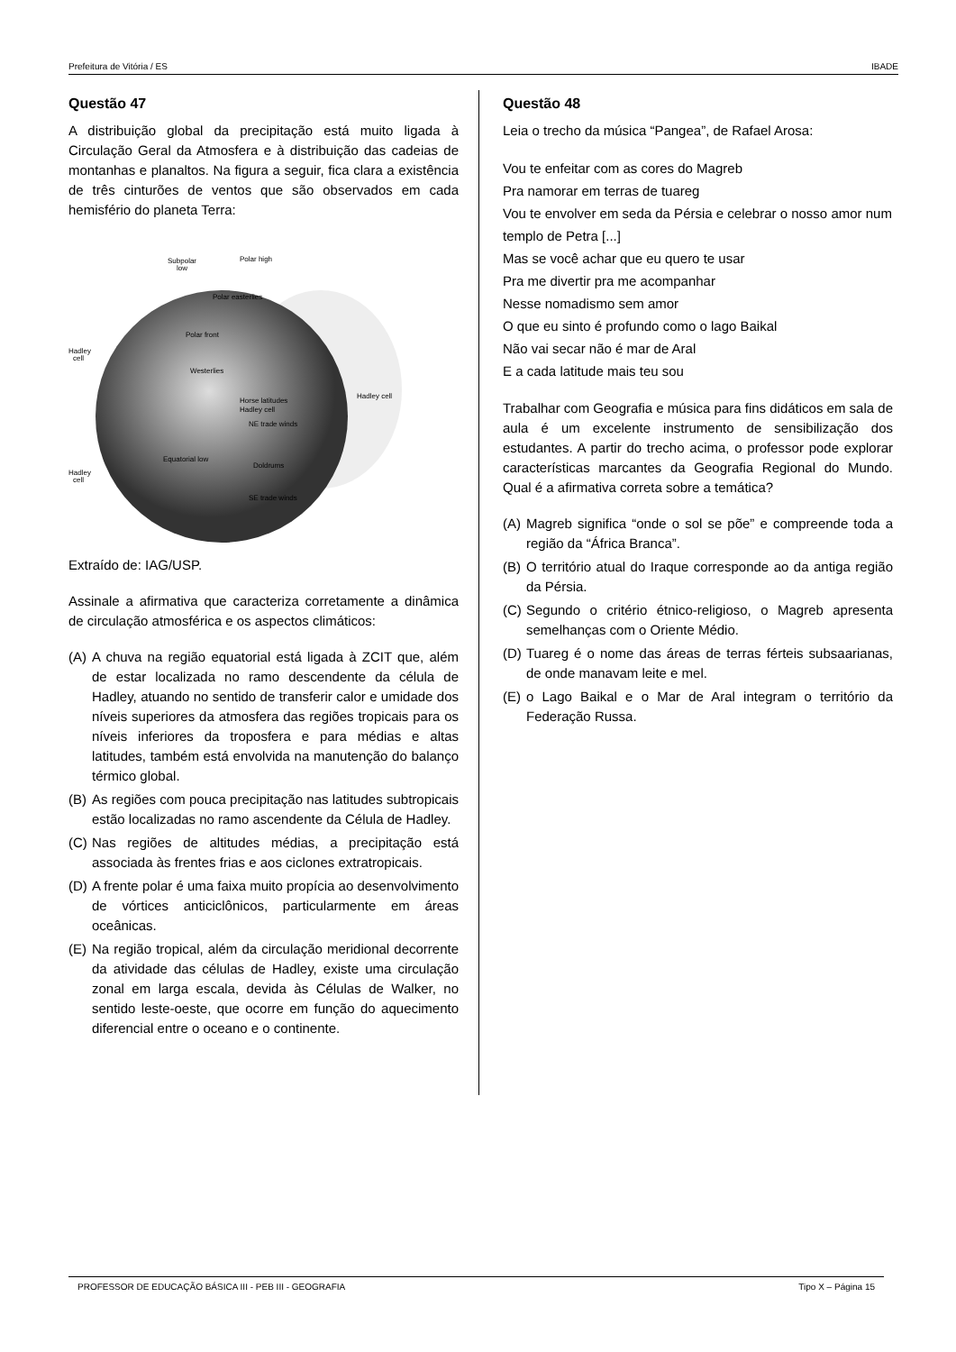Prefeitura de Vitória / ES IBADE
Questão 47
A distribuição global da precipitação está muito ligada à Circulação Geral da Atmosfera e à distribuição das cadeias de montanhas e planaltos. Na figura a seguir, fica clara a existência de três cinturões de ventos que são observados em cada hemisfério do planeta Terra:
Subpolar
low
Polar high
Polar easterlies
Polar front
Hadley
cell
Westerlies
Horse latitudes
Hadley cell
NE trade winds
Hadley cell
Equatorial low
Doldrums
Hadley
cell
SE trade winds
Extraído de: IAG/USP.
Assinale a afirmativa que caracteriza corretamente a dinâmica de circulação atmosférica e os aspectos climáticos:
(A)
A chuva na região equatorial está ligada à ZCIT que, além de estar localizada no ramo descendente da célula de Hadley, atuando no sentido de transferir calor e umidade dos níveis superiores da atmosfera das regiões tropicais para os níveis inferiores da troposfera e para médias e altas latitudes, também está envolvida na manutenção do balanço térmico global.
(B)
As regiões com pouca precipitação nas latitudes subtropicais estão localizadas no ramo ascendente da Célula de Hadley.
(C)
Nas regiões de altitudes médias, a precipitação está associada às frentes frias e aos ciclones extratropicais.
(D)
A frente polar é uma faixa muito propícia ao desenvolvimento de vórtices anticiclônicos, particularmente em áreas oceânicas.
(E)
Na região tropical, além da circulação meridional decorrente da atividade das células de Hadley, existe uma circulação zonal em larga escala, devida às Células de Walker, no sentido leste-oeste, que ocorre em função do aquecimento diferencial entre o oceano e o continente.
Questão 48
Leia o trecho da música “Pangea”, de Rafael Arosa:
Vou te enfeitar com as cores do Magreb
Pra namorar em terras de tuareg
Vou te envolver em seda da Pérsia e celebrar o nosso amor num templo de Petra [...]
Mas se você achar que eu quero te usar
Pra me divertir pra me acompanhar
Nesse nomadismo sem amor
O que eu sinto é profundo como o lago Baikal
Não vai secar não é mar de Aral
E a cada latitude mais teu sou
Trabalhar com Geografia e música para fins didáticos em sala de aula é um excelente instrumento de sensibilização dos estudantes. A partir do trecho acima, o professor pode explorar características marcantes da Geografia Regional do Mundo. Qual é a afirmativa correta sobre a temática?
(A)
Magreb significa “onde o sol se põe” e compreende toda a região da “África Branca”.
(B)
O território atual do Iraque corresponde ao da antiga região da Pérsia.
(C)
Segundo o critério étnico-religioso, o Magreb apresenta semelhanças com o Oriente Médio.
(D)
Tuareg é o nome das áreas de terras férteis subsaarianas, de onde manavam leite e mel.
(E)
o Lago Baikal e o Mar de Aral integram o território da Federação Russa.
PROFESSOR DE EDUCAÇÃO BÁSICA III - PEB III - GEOGRAFIA Tipo X – Página 15